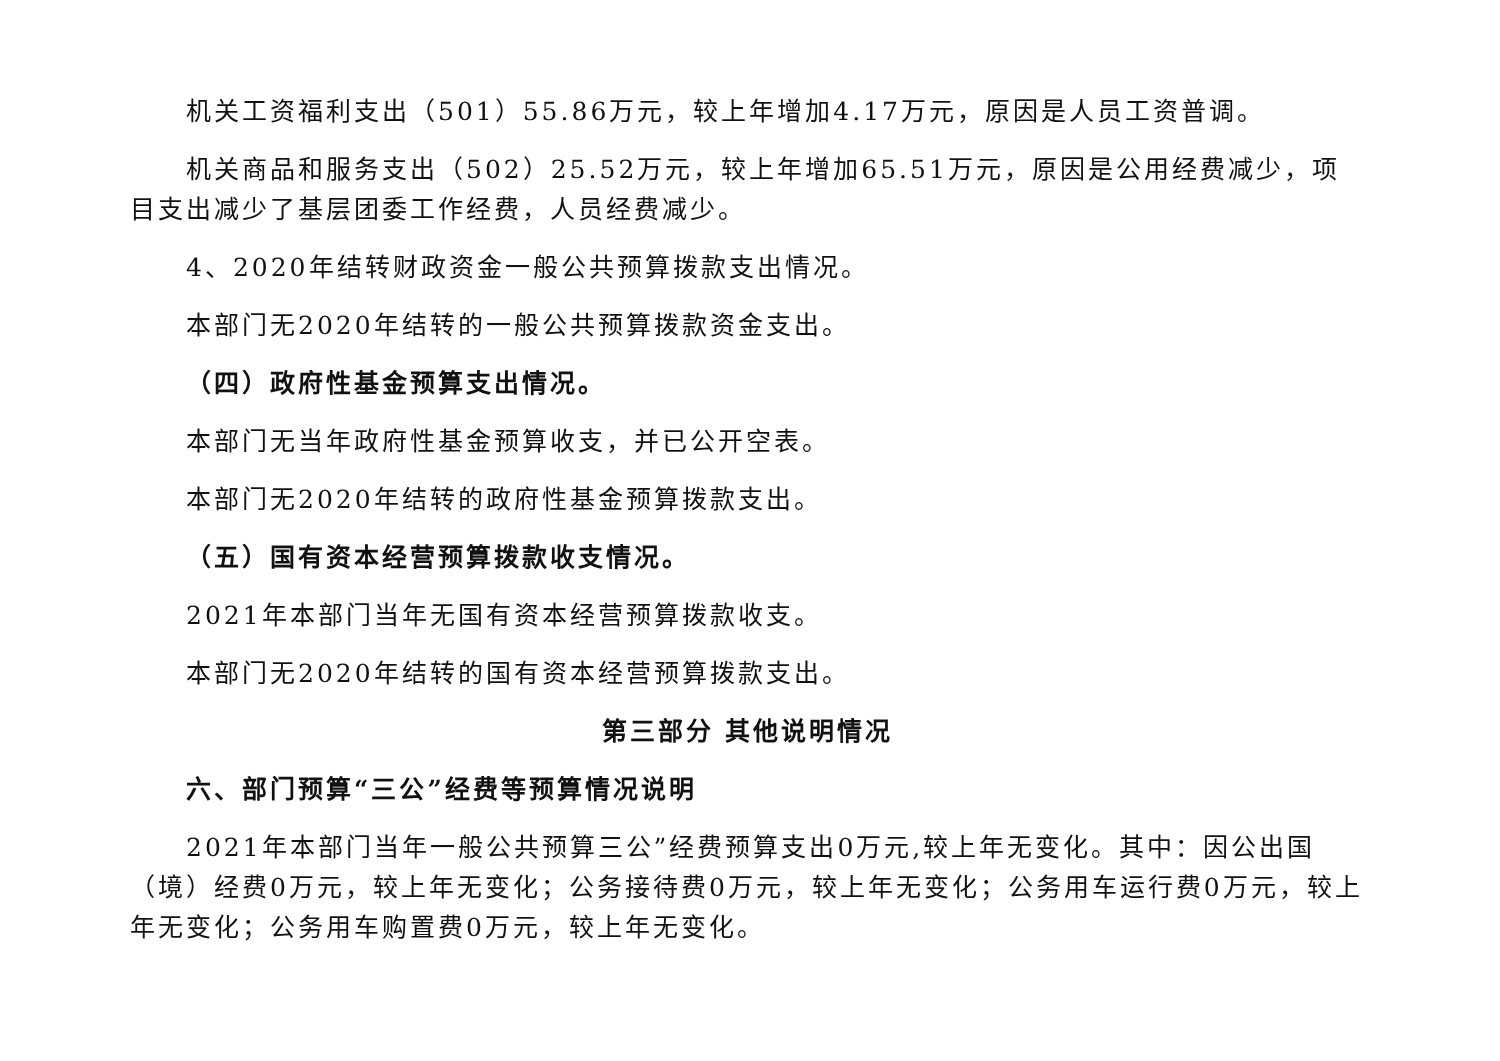机关工资福利支出（501）55.86万元，较上年增加4.17万元，原因是人员工资普调。
机关商品和服务支出（502）25.52万元，较上年增加65.51万元，原因是公用经费减少，项目支出减少了基层团委工作经费，人员经费减少。
4、2020年结转财政资金一般公共预算拨款支出情况。
本部门无2020年结转的一般公共预算拨款资金支出。
（四）政府性基金预算支出情况。
本部门无当年政府性基金预算收支，并已公开空表。
本部门无2020年结转的政府性基金预算拨款支出。
（五）国有资本经营预算拨款收支情况。
2021年本部门当年无国有资本经营预算拨款收支。
本部门无2020年结转的国有资本经营预算拨款支出。
第三部分 其他说明情况
六、部门预算“三公”经费等预算情况说明
2021年本部门当年一般公共预算三公”经费预算支出0万元,较上年无变化。其中：因公出国（境）经费0万元，较上年无变化；公务接待费0万元，较上年无变化；公务用车运行费0万元，较上年无变化；公务用车购置费0万元，较上年无变化。